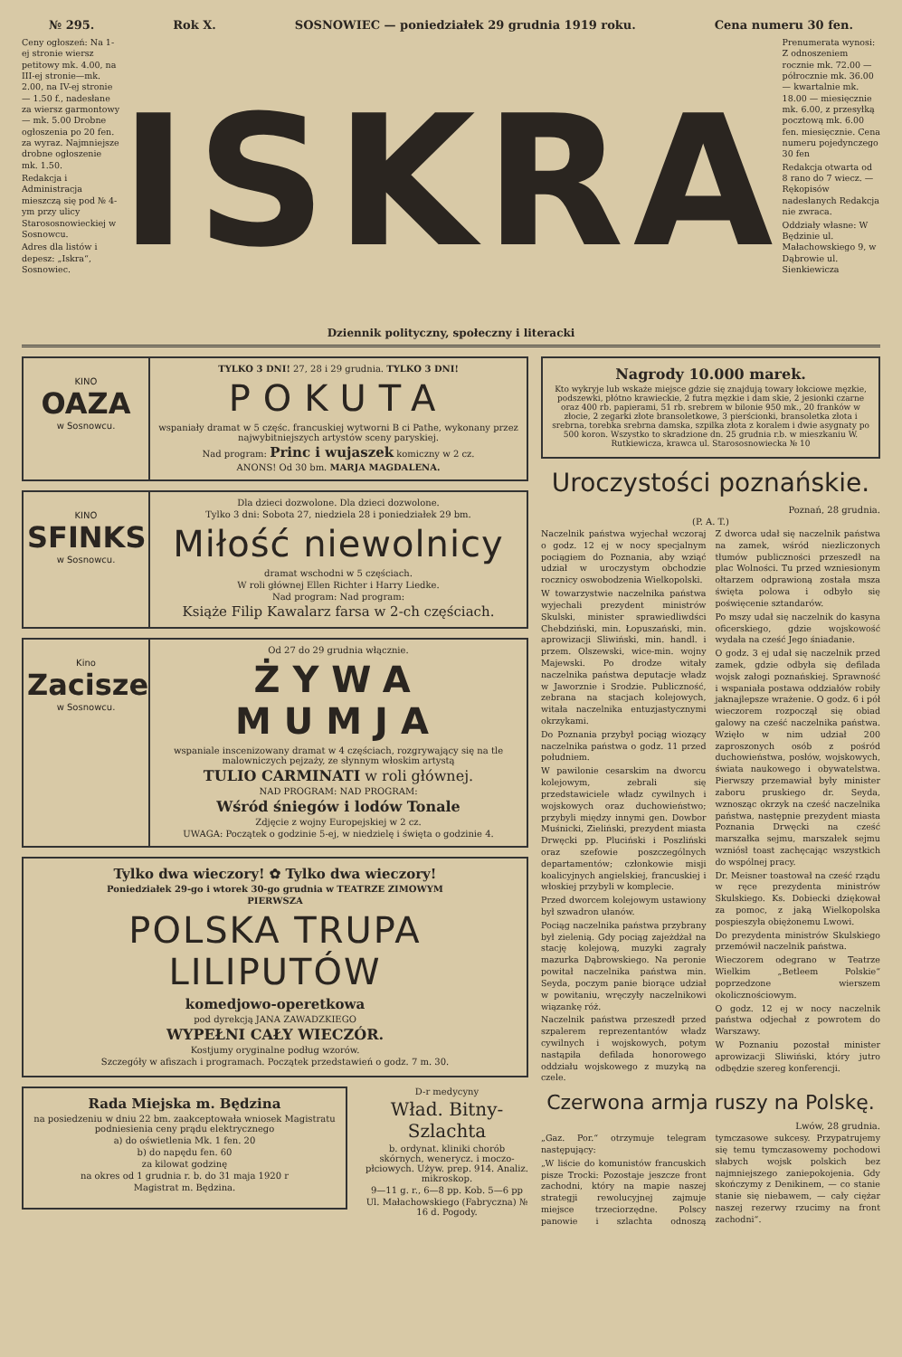№ 295. Rok X. SOSNOWIEC — poniedziałek 29 grudnia 1919 roku. Cena numeru 30 fen.
Ceny ogłoszeń: Na 1-ej stronie wiersz petitowy mk. 4.00, na III-ej stronie—mk. 2.00, na IV-ej stronie — 1.50 f., nadesłane za wiersz garmontowy — mk. 5.00 Drobne ogłoszenia po 20 fen. za wyraz. Najmniejsze drobne ogłoszenie mk. 1.50.
Redakcja i Administracja mieszczą się pod № 4-ym przy ulicy Starososnowieckiej w Sosnowcu.
Adres dla listów i depesz: „Iskra“, Sosnowiec.
ISKRA
Dziennik polityczny, społeczny i literacki
Prenumerata wynosi: Z odnoszeniem rocznie mk. 72.00 — półrocznie mk. 36.00 — kwartalnie mk. 18.00 — miesięcznie mk. 6.00, z przesyłką pocztową mk. 6.00 fen. miesięcznie. Cena numeru pojedynczego 30 fen
Redakcja otwarta od 8 rano do 7 wiecz. — Rękopisów nadesłanych Redakcja nie zwraca.
Oddziały własne: W Będzinie ul. Małachowskiego 9, w Dąbrowie ul. Sienkiewicza
KINO
OAZA
w Sosnowcu.
TYLKO 3 DNI! 27, 28 i 29 grudnia. TYLKO 3 DNI!
POKUTA
wspaniały dramat w 5 częśc. francuskiej wytworni B ci Pathe, wykonany przez najwybitniejszych artystów sceny paryskiej.
Nad program: Princ i wujaszek komiczny w 2 cz.
ANONS! Od 30 bm. MARJA MAGDALENA.
KINO
SFINKS
w Sosnowcu.
Dla dzieci dozwolone. Dla dzieci dozwolone.
Tylko 3 dni: Sobota 27, niedziela 28 i poniedziałek 29 bm.
Miłość niewolnicy
dramat wschodni w 5 częściach.
W roli głównej Ellen Richter i Harry Liedke.
Nad program: Nad program:
Książe Filip Kawalarz farsa w 2-ch częściach.
Kino
Zacisze
w Sosnowcu.
Od 27 do 29 grudnia włącznie.
ŻYWA MUMJA
wspaniale inscenizowany dramat w 4 częściach, rozgrywający się na tle malowniczych pejzaży, ze słynnym włoskim artystą
TULIO CARMINATI w roli głównej.
NAD PROGRAM: NAD PROGRAM:
Wśród śniegów i lodów Tonale
Zdjęcie z wojny Europejskiej w 2 cz.
UWAGA: Początek o godzinie 5-ej, w niedzielę i święta o godzinie 4.
Tylko dwa wieczory! ✿ Tylko dwa wieczory!
Poniedziałek 29-go i wtorek 30-go grudnia w TEATRZE ZIMOWYM
PIERWSZA
POLSKA TRUPA LILIPUTÓW
komedjowo-operetkowa
pod dyrekcją JANA ZAWADZKIEGO
WYPEŁNI CAŁY WIECZÓR.
Kostjumy oryginalne podług wzorów.
Szczegóły w afiszach i programach. Początek przedstawień o godz. 7 m. 30.
Rada Miejska m. Będzina
na posiedzeniu w dniu 22 bm. zaakceptowała wniosek Magistratu podniesienia ceny prądu elektrycznego
a) do oświetlenia Mk. 1 fen. 20
b) do napędu fen. 60
za kilowat godzinę
na okres od 1 grudnia r. b. do 31 maja 1920 r
Magistrat m. Będzina.
D-r medycyny
Wład. Bitny-Szlachta
b. ordynat. kliniki chorób skórnych, wenerycz. i moczo-płciowych. Używ. prep. 914. Analiz. mikroskop.
9—11 g. r., 6—8 pp. Kob. 5—6 pp
Ul. Małachowskiego (Fabryczna) № 16 d. Pogody.
Nagrody 10.000 marek.
Kto wykryje lub wskaże miejsce gdzie się znajdują towary łokciowe męzkie, podszewki, płótno krawieckie, 2 futra męzkie i dam skie, 2 jesionki czarne oraz 400 rb. papierami, 51 rb. srebrem w bilonie 950 mk., 20 franków w złocie, 2 zegarki złote bransoletkowe, 3 pierścionki, bransoletka złota i srebrna, torebka srebrna damska, szpilka złota z koralem i dwie asygnaty po 500 koron. Wszystko to skradzione dn. 25 grudnia r.b. w mieszkaniu W. Rutkiewicza, krawca ul. Starososnowiecka № 10
Uroczystości poznańskie.
Poznań, 28 grudnia.
(P. A. T.)
Naczelnik państwa wyjechał wczoraj o godz. 12 ej w nocy specjalnym pociągiem do Poznania, aby wziąć udział w uroczystym obchodzie rocznicy oswobodzenia Wielkopolski.
W towarzystwie naczelnika państwa wyjechali prezydent ministrów Skulski, minister sprawiedliwdści Chebdziński, min. Łopuszański, min. aprowizacji Sliwiński, min. handl. i przem. Olszewski, wice-min. wojny Majewski. Po drodze witały naczelnika państwa deputacje władz w Jaworznie i Srodzie. Publiczność, zebrana na stacjach kolejowych, witała naczelnika entuzjastycznymi okrzykami.
Do Poznania przybył pociąg wiozący naczelnika państwa o godz. 11 przed południem.
W pawilonie cesarskim na dworcu kolejowym, zebrali się przedstawiciele władz cywilnych i wojskowych oraz duchowieństwo; przybyli między innymi gen. Dowbor Muśnicki, Zieliński, prezydent miasta Drwęcki pp. Pluciński i Poszliński oraz szefowie poszczególnych departamentów; członkowie misji koalicyjnych angielskiej, francuskiej i włoskiej przybyli w komplecie.
Przed dworcem kolejowym ustawiony był szwadron ułanów.
Pociąg naczelnika państwa przybrany był zielenią. Gdy pociąg zajeżdżał na stację kolejową, muzyki zagrały mazurka Dąbrowskiego. Na peronie powitał naczelnika państwa min. Seyda, poczym panie biorące udział w powitaniu, wręczyły naczelnikowi wiązankę róż.
Naczelnik państwa przeszedł przed szpalerem reprezentantów władz cywilnych i wojskowych, potym nastąpiła defilada honorowego oddziału wojskowego z muzyką na czele.
Z dworca udał się naczelnik państwa na zamek, wśród niezliczonych tłumów publiczności przeszedł na plac Wolności. Tu przed wzniesionym ołtarzem odprawioną została msza święta polowa i odbyło się poświęcenie sztandarów.
Po mszy udał się naczelnik do kasyna oficerskiego, gdzie wojskowość wydała na cześć Jego śniadanie.
O godz. 3 ej udał się naczelnik przed zamek, gdzie odbyła się defilada wojsk załogi poznańskiej. Sprawność i wspaniała postawa oddziałów robiły jaknajlepsze wrażenie. O godz. 6 i pół wieczorem rozpoczął się obiad galowy na cześć naczelnika państwa. Wzięło w nim udział 200 zaproszonych osób z pośród duchowieństwa, posłów, wojskowych, świata naukowego i obywatelstwa. Pierwszy przemawiał były minister zaboru pruskiego dr. Seyda, wznosząc okrzyk na cześć naczelnika państwa, następnie prezydent miasta Poznania Drwęcki na cześć marszałka sejmu, marszałek sejmu wzniósł toast zachęcając wszystkich do wspólnej pracy.
Dr. Meisner toastował na cześć rządu w ręce prezydenta ministrów Skulskiego. Ks. Dobiecki dziękował za pomoc, z jaką Wielkopolska pospieszyła obiężonemu Lwowi.
Do prezydenta ministrów Skulskiego przemówił naczelnik państwa.
Wieczorem odegrano w Teatrze Wielkim „Betleem Polskie“ poprzedzone wierszem okolicznościowym.
O godz. 12 ej w nocy naczelnik państwa odjechał z powrotem do Warszawy.
W Poznaniu pozostał minister aprowizacji Sliwiński, który jutro odbędzie szereg konferencji.
Czerwona armja ruszy na Polskę.
Lwów, 28 grudnia.
„Gaz. Por.“ otrzymuje telegram następujący:
„W liście do komunistów francuskich pisze Trocki: Pozostaje jeszcze front zachodni, który na mapie naszej strategji rewolucyjnej zajmuje miejsce trzeciorzędne. Polscy panowie i szlachta odnoszą tymczasowe sukcesy. Przypatrujemy się temu tymczasowemy pochodowi słabych wojsk polskich bez najmniejszego zaniepokojenia. Gdy skończymy z Denikinem, — co stanie stanie się niebawem, — cały ciężar naszej rezerwy rzucimy na front zachodni“.